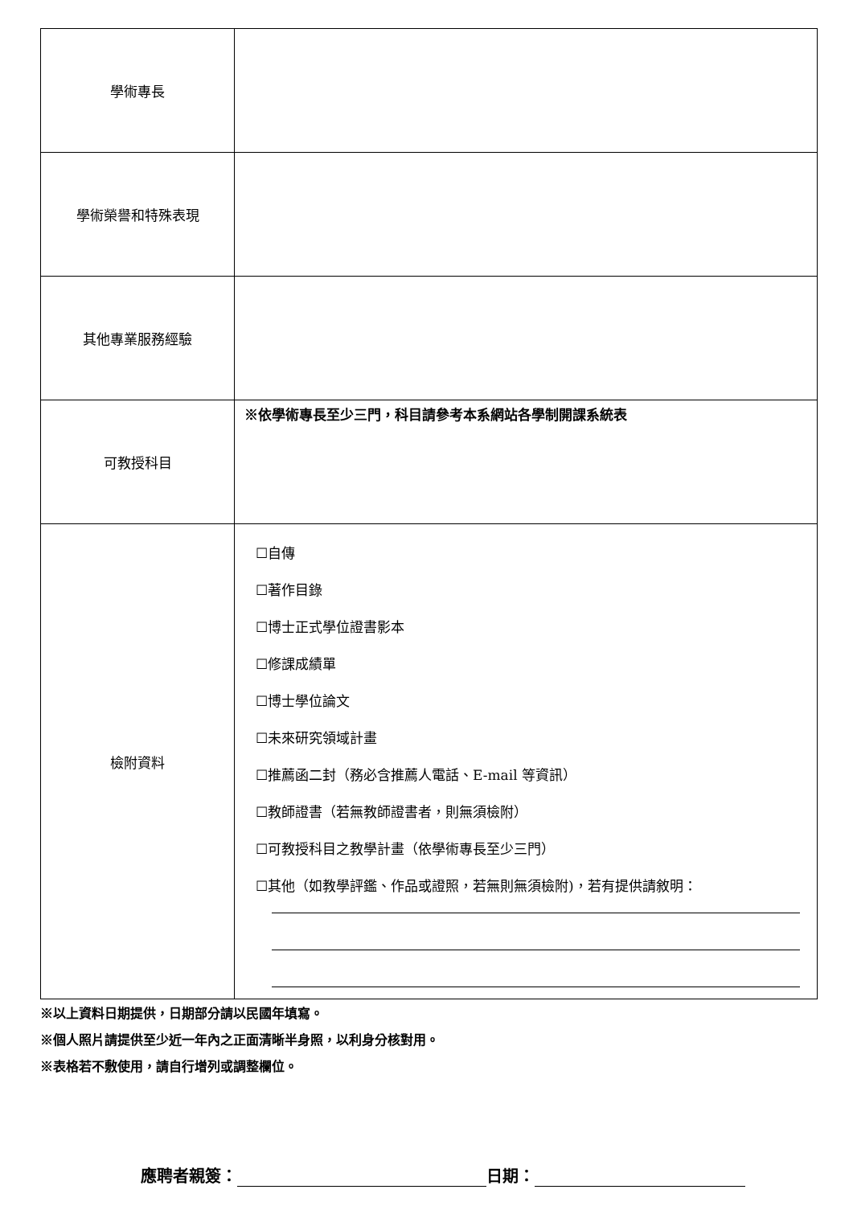| 學術專長 | |
| 學術榮譽和特殊表現 | |
| 其他專業服務經驗 | |
| 可教授科目 | ※依學術專長至少三門，科目請參考本系網站各學制開課系統表 |
| 檢附資料 | ☐自傳 ☐著作目錄 ☐博士正式學位證書影本 ☐修課成績單 ☐博士學位論文 ☐未來研究領域計畫 ☐推薦函二封（務必含推薦人電話、E-mail 等資訊） ☐教師證書（若無教師證書者，則無須檢附） ☐可教授科目之教學計畫（依學術專長至少三門） ☐其他（如教學評鑑、作品或證照，若無則無須檢附)，若有提供請敘明： |
※以上資料日期提供，日期部分請以民國年填寫。
※個人照片請提供至少近一年內之正面清晰半身照，以利身分核對用。
※表格若不敷使用，請自行增列或調整欄位。
應聘者親簽： 日期：